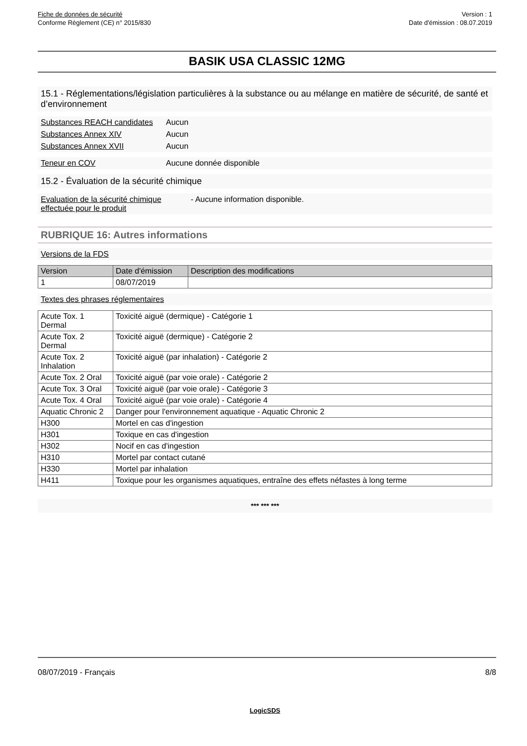Fiche de données de sécurité
Conforme Règlement (CE) n° 2015/830
Version : 1
Date d'émission : 08.07.2019
BASIK USA CLASSIC 12MG
15.1 - Réglementations/législation particulières à la substance ou au mélange en matière de sécurité, de santé et d’environnement
Substances REACH candidates
Aucun
Substances Annex XIV Aucun
Substances Annex XVII Aucun
Teneur en COV Aucune donnée disponible
15.2 - Évaluation de la sécurité chimique
Evaluation de la sécurité chimique effectuée pour le produit
- Aucune information disponible.
RUBRIQUE 16: Autres informations
Versions de la FDS
| Version | Date d'émission | Description des modifications |
| --- | --- | --- |
| 1 | 08/07/2019 | |
Textes des phrases réglementaires
| Acute Tox. 1 Dermal | Toxicité aiguë (dermique) - Catégorie 1 |
| Acute Tox. 2 Dermal | Toxicité aiguë (dermique) - Catégorie 2 |
| Acute Tox. 2 Inhalation | Toxicité aiguë (par inhalation) - Catégorie 2 |
| Acute Tox. 2 Oral | Toxicité aiguë (par voie orale) - Catégorie 2 |
| Acute Tox. 3 Oral | Toxicité aiguë (par voie orale) - Catégorie 3 |
| Acute Tox. 4 Oral | Toxicité aiguë (par voie orale) - Catégorie 4 |
| Aquatic Chronic 2 | Danger pour l'environnement aquatique - Aquatic Chronic 2 |
| H300 | Mortel en cas d'ingestion |
| H301 | Toxique en cas d'ingestion |
| H302 | Nocif en cas d'ingestion |
| H310 | Mortel par contact cutané |
| H330 | Mortel par inhalation |
| H411 | Toxique pour les organismes aquatiques, entraîne des effets néfastes à long terme |
*** *** ***
08/07/2019 - Français 8/8
LogicSDS